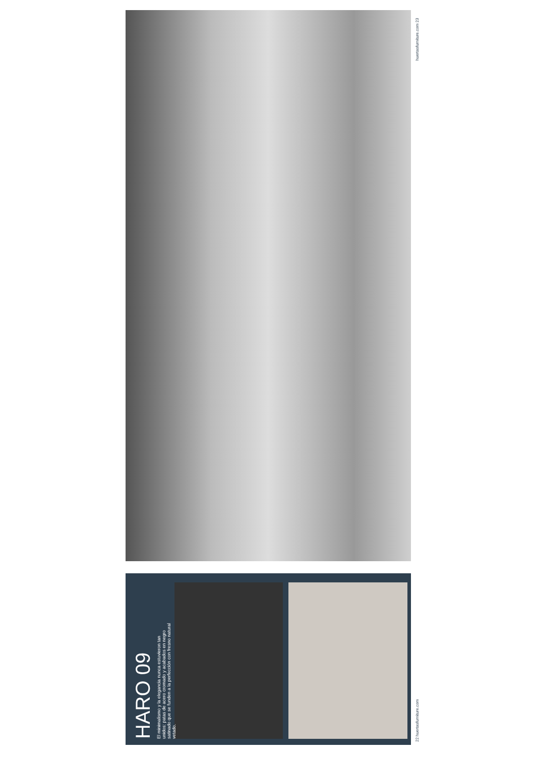HARO 09
El minimalismo y la elegancia nunca estuvieron tan unidos: patas de acero cromado y acabados en negro satinado que se funden a la perfección con fresno natural vetado.
22 huertasfurniture.com
huertasfurniture.com 23